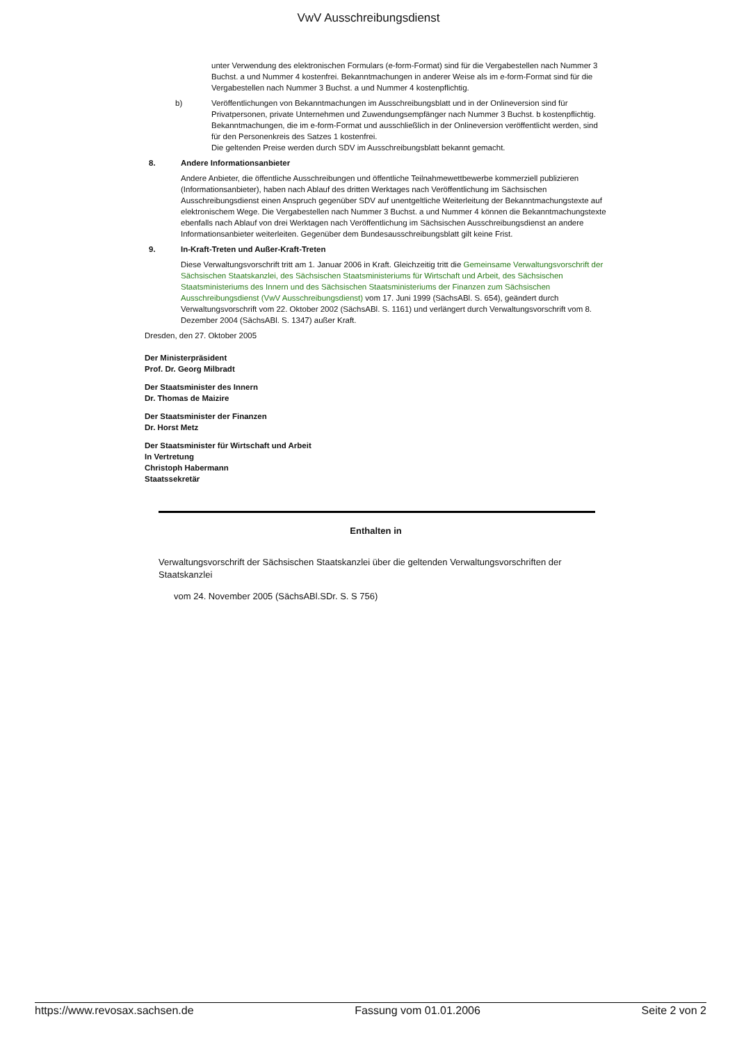VwV Ausschreibungsdienst
unter Verwendung des elektronischen Formulars (e-form-Format) sind für die Vergabestellen nach Nummer 3 Buchst. a und Nummer 4 kostenfrei. Bekanntmachungen in anderer Weise als im e-form-Format sind für die Vergabestellen nach Nummer 3 Buchst. a und Nummer 4 kostenpflichtig.
b) Veröffentlichungen von Bekanntmachungen im Ausschreibungsblatt und in der Onlineversion sind für Privatpersonen, private Unternehmen und Zuwendungsempfänger nach Nummer 3 Buchst. b kostenpflichtig. Bekanntmachungen, die im e-form-Format und ausschließlich in der Onlineversion veröffentlicht werden, sind für den Personenkreis des Satzes 1 kostenfrei.
Die geltenden Preise werden durch SDV im Ausschreibungsblatt bekannt gemacht.
8. Andere Informationsanbieter
Andere Anbieter, die öffentliche Ausschreibungen und öffentliche Teilnahmewettbewerbe kommerziell publizieren (Informationsanbieter), haben nach Ablauf des dritten Werktages nach Veröffentlichung im Sächsischen Ausschreibungsdienst einen Anspruch gegenüber SDV auf unentgeltliche Weiterleitung der Bekanntmachungstexte auf elektronischem Wege. Die Vergabestellen nach Nummer 3 Buchst. a und Nummer 4 können die Bekanntmachungstexte ebenfalls nach Ablauf von drei Werktagen nach Veröffentlichung im Sächsischen Ausschreibungsdienst an andere Informationsanbieter weiterleiten. Gegenüber dem Bundesausschreibungsblatt gilt keine Frist.
9. In-Kraft-Treten und Außer-Kraft-Treten
Diese Verwaltungsvorschrift tritt am 1. Januar 2006 in Kraft. Gleichzeitig tritt die Gemeinsame Verwaltungsvorschrift der Sächsischen Staatskanzlei, des Sächsischen Staatsministeriums für Wirtschaft und Arbeit, des Sächsischen Staatsministeriums des Innern und des Sächsischen Staatsministeriums der Finanzen zum Sächsischen Ausschreibungsdienst (VwV Ausschreibungsdienst) vom 17. Juni 1999 (SächsABl. S. 654), geändert durch Verwaltungsvorschrift vom 22. Oktober 2002 (SächsABl. S. 1161) und verlängert durch Verwaltungsvorschrift vom 8. Dezember 2004 (SächsABl. S. 1347) außer Kraft.
Dresden, den 27. Oktober 2005
Der Ministerpräsident
Prof. Dr. Georg Milbradt
Der Staatsminister des Innern
Dr. Thomas de Maizire
Der Staatsminister der Finanzen
Dr. Horst Metz
Der Staatsminister für Wirtschaft und Arbeit
In Vertretung
Christoph Habermann
Staatssekretär
Enthalten in
Verwaltungsvorschrift der Sächsischen Staatskanzlei über die geltenden Verwaltungsvorschriften der Staatskanzlei
vom 24. November 2005 (SächsABl.SDr. S. S 756)
https://www.revosax.sachsen.de Fassung vom 01.01.2006 Seite 2 von 2